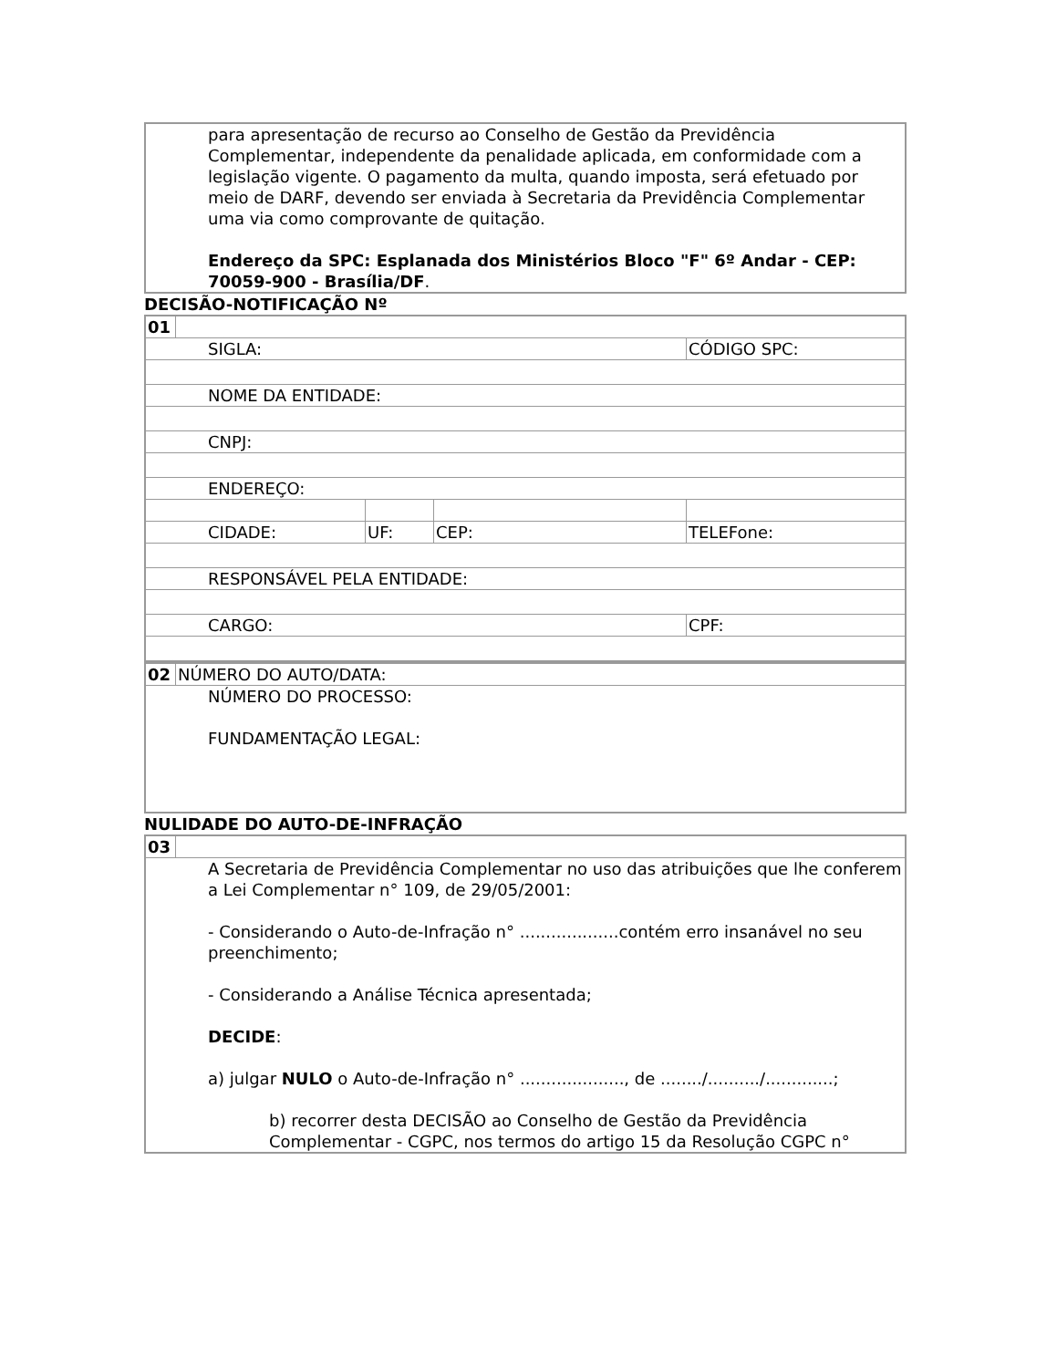| para apresentação de recurso ao Conselho de Gestão da Previdência Complementar, independente da penalidade aplicada, em conformidade com a legislação vigente. O pagamento da multa, quando imposta, será efetuado por meio de DARF, devendo ser enviada à Secretaria da Previdência Complementar uma via como comprovante de quitação. Endereço da SPC: Esplanada dos Ministérios Bloco "F" 6º Andar - CEP: 70059-900 - Brasília/DF . |
DECISÃO-NOTIFICAÇÃO Nº
| 01 | | | | |
| SIGLA: | | | | CÓDIGO SPC: |
| NOME DA ENTIDADE: | | | | |
| CNPJ: | | | | |
| ENDEREÇO: | | | | |
| CIDADE: | | UF: | CEP: | TELEFone: |
| RESPONSÁVEL PELA ENTIDADE: | | | | |
| CARGO: | | | | CPF: |
| 02 | NÚMERO DO AUTO/DATA: |
| NÚMERO DO PROCESSO: FUNDAMENTAÇÃO LEGAL: | |
NULIDADE DO AUTO-DE-INFRAÇÃO
| 03 | |
| A Secretaria de Previdência Complementar no uso das atribuições que lhe conferem a Lei Complementar n° 109, de 29/05/2001: - Considerando o Auto-de-Infração n° ...................contém erro insanável no seu preenchimento; - Considerando a Análise Técnica apresentada; DECIDE : a) julgar NULO o Auto-de-Infração n° ...................., de ......../........../.............; b) recorrer desta DECISÃO ao Conselho de Gestão da Previdência Complementar - CGPC, nos termos do artigo 15 da Resolução CGPC n° | |